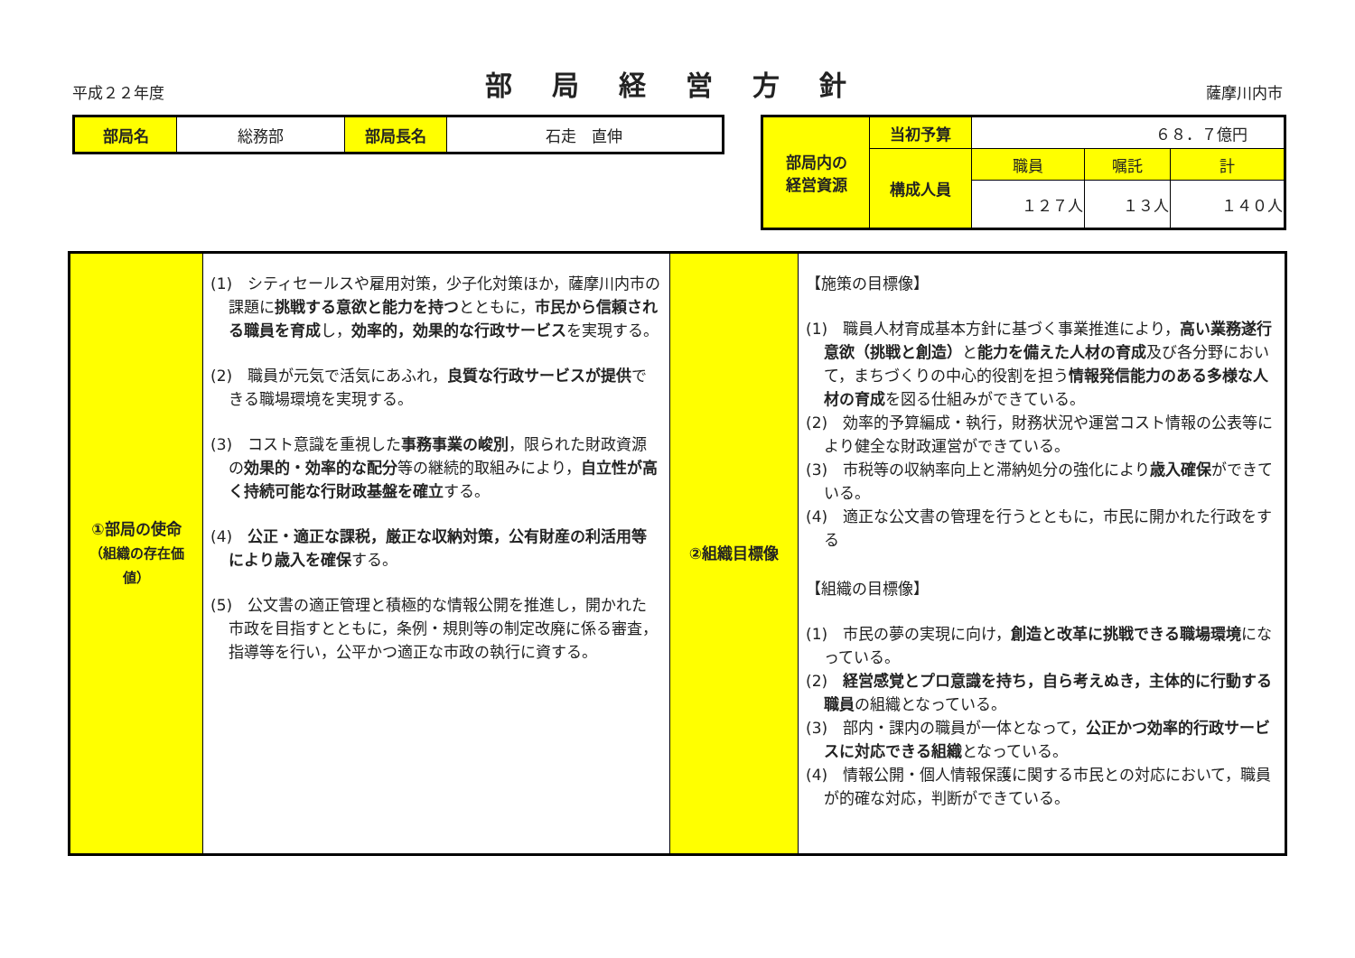平成２２年度 部局経営方針 薩摩川内市
| 部局名 | 総務部 | 部局長名 | 石走 直伸 |
| 部局内の 経営資源 | 当初予算 | ６８．７億円 | | |
| | 構成人員 | 職員 | 嘱託 | 計 |
| | | １２７人 | １３人 | １４０人 |
| ①部局の使命 （組織の存在価値） | (1) シティセールスや雇用対策，少子化対策ほか，薩摩川内市の課題に 挑戦する意欲と能力を持つ とともに， 市民から信頼される職員を育成 し， 効率的，効果的な行政サービス を実現する。 (2) 職員が元気で活気にあふれ， 良質な行政サービスが提供 できる職場環境を実現する。 (3) コスト意識を重視した 事務事業の峻別 ，限られた財政資源の 効果的・効率的な配分 等の継続的取組みにより， 自立性が高く持続可能な行財政基盤を確立 する。 (4) 公正・適正な課税，厳正な収納対策，公有財産の利活用等により歳入を確保 する。 (5) 公文書の適正管理と積極的な情報公開を推進し，開かれた市政を目指すとともに，条例・規則等の制定改廃に係る審査，指導等を行い，公平かつ適正な市政の執行に資する。 | ②組織目標像 | 【施策の目標像】 (1) 職員人材育成基本方針に基づく事業推進により， 高い業務遂行意欲（挑戦と創造） と 能力を備えた人材の育成 及び各分野において，まちづくりの中心的役割を担う 情報発信能力のある多様な人材の育成 を図る仕組みができている。 (2) 効率的予算編成・執行，財務状況や運営コスト情報の公表等により健全な財政運営ができている。 (3) 市税等の収納率向上と滞納処分の強化により 歳入確保 ができている。 (4) 適正な公文書の管理を行うとともに，市民に開かれた行政をする 【組織の目標像】 (1) 市民の夢の実現に向け， 創造と改革に挑戦できる職場環境 になっている。 (2) 経営感覚とプロ意識を持ち，自ら考えぬき，主体的に行動する職員 の組織となっている。 (3) 部内・課内の職員が一体となって， 公正かつ効率的行政サービスに対応できる組織 となっている。 (4) 情報公開・個人情報保護に関する市民との対応において，職員が的確な対応，判断ができている。 |